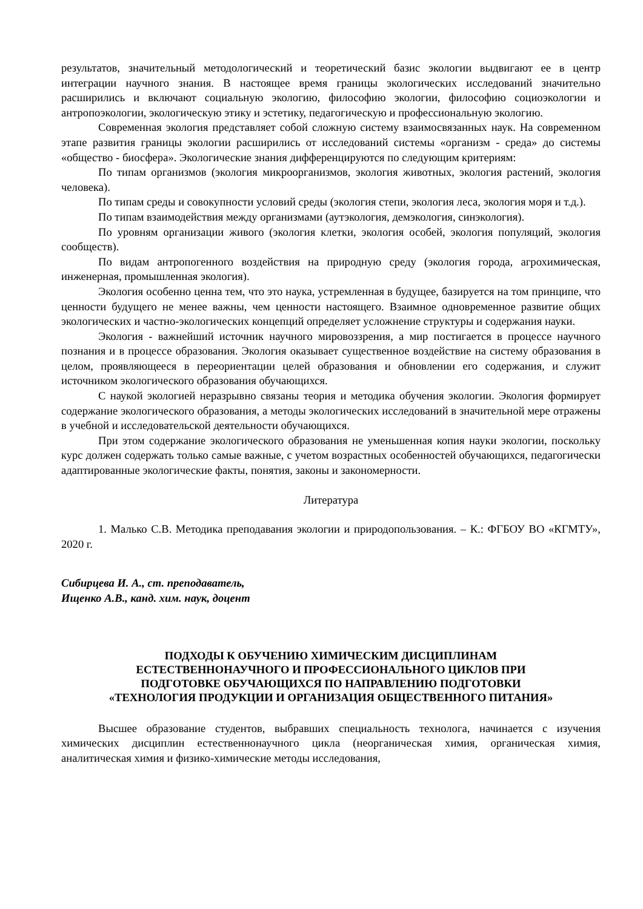результатов, значительный методологический и теоретический базис экологии выдвигают ее в центр интеграции научного знания. В настоящее время границы экологических исследований значительно расширились и включают социальную экологию, философию экологии, философию социоэкологии и антропоэкологии, экологическую этику и эстетику, педагогическую и профессиональную экологию.
Современная экология представляет собой сложную систему взаимосвязанных наук. На современном этапе развития границы экологии расширились от исследований системы «организм - среда» до системы «общество - биосфера». Экологические знания дифференцируются по следующим критериям:
По типам организмов (экология микроорганизмов, экология животных, экология растений, экология человека).
По типам среды и совокупности условий среды (экология степи, экология леса, экология моря и т.д.).
По типам взаимодействия между организмами (аутэкология, демэкология, синэкология).
По уровням организации живого (экология клетки, экология особей, экология популяций, экология сообществ).
По видам антропогенного воздействия на природную среду (экология города, агрохимическая, инженерная, промышленная экология).
Экология особенно ценна тем, что это наука, устремленная в будущее, базируется на том принципе, что ценности будущего не менее важны, чем ценности настоящего. Взаимное одновременное развитие общих экологических и частно-экологических концепций определяет усложнение структуры и содержания науки.
Экология - важнейший источник научного мировоззрения, а мир постигается в процессе научного познания и в процессе образования. Экология оказывает существенное воздействие на систему образования в целом, проявляющееся в переориентации целей образования и обновлении его содержания, и служит источником экологического образования обучающихся.
С наукой экологией неразрывно связаны теория и методика обучения экологии. Экология формирует содержание экологического образования, а методы экологических исследований в значительной мере отражены в учебной и исследовательской деятельности обучающихся.
При этом содержание экологического образования не уменьшенная копия науки экологии, поскольку курс должен содержать только самые важные, с учетом возрастных особенностей обучающихся, педагогически адаптированные экологические факты, понятия, законы и закономерности.
Литература
1. Малько С.В. Методика преподавания экологии и природопользования. – К.: ФГБОУ ВО «КГМТУ», 2020 г.
Сибирцева И. А., ст. преподаватель,
Ищенко А.В., канд. хим. наук, доцент
ПОДХОДЫ К ОБУЧЕНИЮ ХИМИЧЕСКИМ ДИСЦИПЛИНАМ
ЕСТЕСТВЕННОНАУЧНОГО И ПРОФЕССИОНАЛЬНОГО ЦИКЛОВ ПРИ
ПОДГОТОВКЕ ОБУЧАЮЩИХСЯ ПО НАПРАВЛЕНИЮ ПОДГОТОВКИ
«ТЕХНОЛОГИЯ ПРОДУКЦИИ И ОРГАНИЗАЦИЯ ОБЩЕСТВЕННОГО ПИТАНИЯ»
Высшее образование студентов, выбравших специальность технолога, начинается с изучения химических дисциплин естественнонаучного цикла (неорганическая химия, органическая химия, аналитическая химия и физико-химические методы исследования,